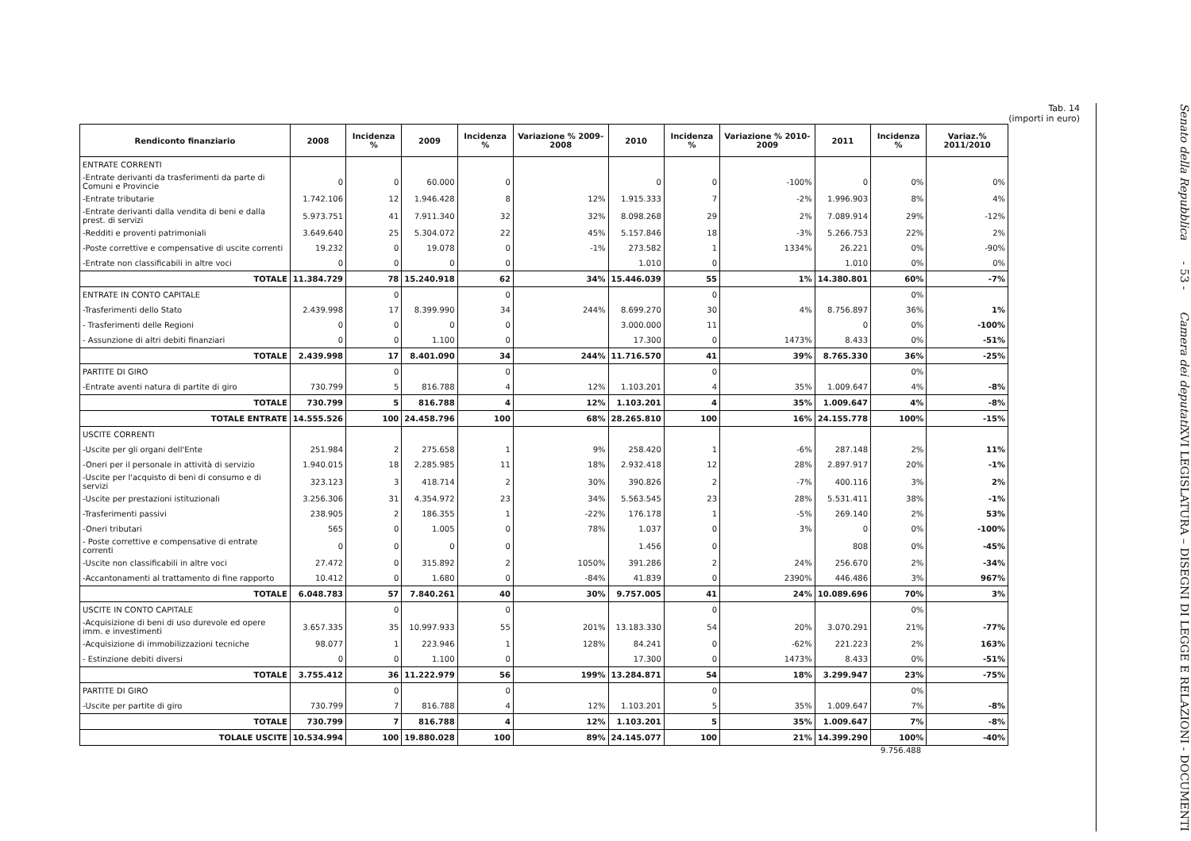Tab. 14
(importi in euro)
| Rendiconto finanziario | 2008 | Incidenza % | 2009 | Incidenza % | Variazione % 2009-2008 | 2010 | Incidenza % | Variazione % 2010-2009 | 2011 | Incidenza % | Variaz.% 2011/2010 |
| --- | --- | --- | --- | --- | --- | --- | --- | --- | --- | --- | --- |
| ENTRATE CORRENTI | | | | | | | | | | | |
| -Entrate derivanti da trasferimenti da parte di Comuni e Provincie | 0 | 0 | 60.000 | 0 | | 0 | 0 | -100% | 0 | 0% | 0% |
| -Entrate tributarie | 1.742.106 | 12 | 1.946.428 | 8 | 12% | 1.915.333 | 7 | -2% | 1.996.903 | 8% | 4% |
| -Entrate derivanti dalla vendita di beni e dalla prest. di servizi | 5.973.751 | 41 | 7.911.340 | 32 | 32% | 8.098.268 | 29 | 2% | 7.089.914 | 29% | -12% |
| -Redditi e proventi patrimoniali | 3.649.640 | 25 | 5.304.072 | 22 | 45% | 5.157.846 | 18 | -3% | 5.266.753 | 22% | 2% |
| -Poste correttive e compensative di uscite correnti | 19.232 | 0 | 19.078 | 0 | -1% | 273.582 | 1 | 1334% | 26.221 | 0% | -90% |
| -Entrate non classificabili in altre voci | 0 | 0 | 0 | 0 | | 1.010 | 0 | | 1.010 | 0% | 0% |
| TOTALE | 11.384.729 | 78 | 15.240.918 | 62 | 34% | 15.446.039 | 55 | 1% | 14.380.801 | 60% | -7% |
| ENTRATE IN CONTO CAPITALE | | 0 | | 0 | | | 0 | | | 0% | |
| -Trasferimenti dello Stato | 2.439.998 | 17 | 8.399.990 | 34 | 244% | 8.699.270 | 30 | 4% | 8.756.897 | 36% | 1% |
| - Trasferimenti delle Regioni | 0 | 0 | 0 | 0 | | 3.000.000 | 11 | | 0 | 0% | -100% |
| - Assunzione di altri debiti finanziari | 0 | 0 | 1.100 | 0 | | 17.300 | 0 | 1473% | 8.433 | 0% | -51% |
| TOTALE | 2.439.998 | 17 | 8.401.090 | 34 | 244% | 11.716.570 | 41 | 39% | 8.765.330 | 36% | -25% |
| PARTITE DI GIRO | | 0 | | 0 | | | 0 | | | 0% | |
| -Entrate aventi natura di partite di giro | 730.799 | 5 | 816.788 | 4 | 12% | 1.103.201 | 4 | 35% | 1.009.647 | 4% | -8% |
| TOTALE | 730.799 | 5 | 816.788 | 4 | 12% | 1.103.201 | 4 | 35% | 1.009.647 | 4% | -8% |
| TOTALE ENTRATE | 14.555.526 | 100 | 24.458.796 | 100 | 68% | 28.265.810 | 100 | 16% | 24.155.778 | 100% | -15% |
| USCITE CORRENTI | | | | | | | | | | | |
| -Uscite per gli organi dell'Ente | 251.984 | 2 | 275.658 | 1 | 9% | 258.420 | 1 | -6% | 287.148 | 2% | 11% |
| -Oneri per il personale in attività di servizio | 1.940.015 | 18 | 2.285.985 | 11 | 18% | 2.932.418 | 12 | 28% | 2.897.917 | 20% | -1% |
| -Uscite per l'acquisto di beni di consumo e di servizi | 323.123 | 3 | 418.714 | 2 | 30% | 390.826 | 2 | -7% | 400.116 | 3% | 2% |
| -Uscite per prestazioni istituzionali | 3.256.306 | 31 | 4.354.972 | 23 | 34% | 5.563.545 | 23 | 28% | 5.531.411 | 38% | -1% |
| -Trasferimenti passivi | 238.905 | 2 | 186.355 | 1 | -22% | 176.178 | 1 | -5% | 269.140 | 2% | 53% |
| -Oneri tributari | 565 | 0 | 1.005 | 0 | 78% | 1.037 | 0 | 3% | 0 | 0% | -100% |
| - Poste correttive e compensative di entrate correnti | 0 | 0 | 0 | 0 | | 1.456 | 0 | | 808 | 0% | -45% |
| -Uscite non classificabili in altre voci | 27.472 | 0 | 315.892 | 2 | 1050% | 391.286 | 2 | 24% | 256.670 | 2% | -34% |
| -Accantonamenti al trattamento di fine rapporto | 10.412 | 0 | 1.680 | 0 | -84% | 41.839 | 0 | 2390% | 446.486 | 3% | 967% |
| TOTALE | 6.048.783 | 57 | 7.840.261 | 40 | 30% | 9.757.005 | 41 | 24% | 10.089.696 | 70% | 3% |
| USCITE IN CONTO CAPITALE | | 0 | | 0 | | | 0 | | | 0% | |
| -Acquisizione di beni di uso durevole ed opere imm. e investimenti | 3.657.335 | 35 | 10.997.933 | 55 | 201% | 13.183.330 | 54 | 20% | 3.070.291 | 21% | -77% |
| -Acquisizione di immobilizzazioni tecniche | 98.077 | 1 | 223.946 | 1 | 128% | 84.241 | 0 | -62% | 221.223 | 2% | 163% |
| - Estinzione debiti diversi | 0 | 0 | 1.100 | 0 | | 17.300 | 0 | 1473% | 8.433 | 0% | -51% |
| TOTALE | 3.755.412 | 36 | 11.222.979 | 56 | 199% | 13.284.871 | 54 | 18% | 3.299.947 | 23% | -75% |
| PARTITE DI GIRO | | 0 | | 0 | | | 0 | | | 0% | |
| -Uscite per partite di giro | 730.799 | 7 | 816.788 | 4 | 12% | 1.103.201 | 5 | 35% | 1.009.647 | 7% | -8% |
| TOTALE | 730.799 | 7 | 816.788 | 4 | 12% | 1.103.201 | 5 | 35% | 1.009.647 | 7% | -8% |
| TOLALE USCITE | 10.534.994 | 100 | 19.880.028 | 100 | 89% | 24.145.077 | 100 | 21% | 14.399.290 | 100% | -40% |
9.756.488
Senato della Repubblica - 53 - Camera dei deputati
XVI LEGISLATURA – DISEGNI DI LEGGE E RELAZIONI - DOCUMENTI